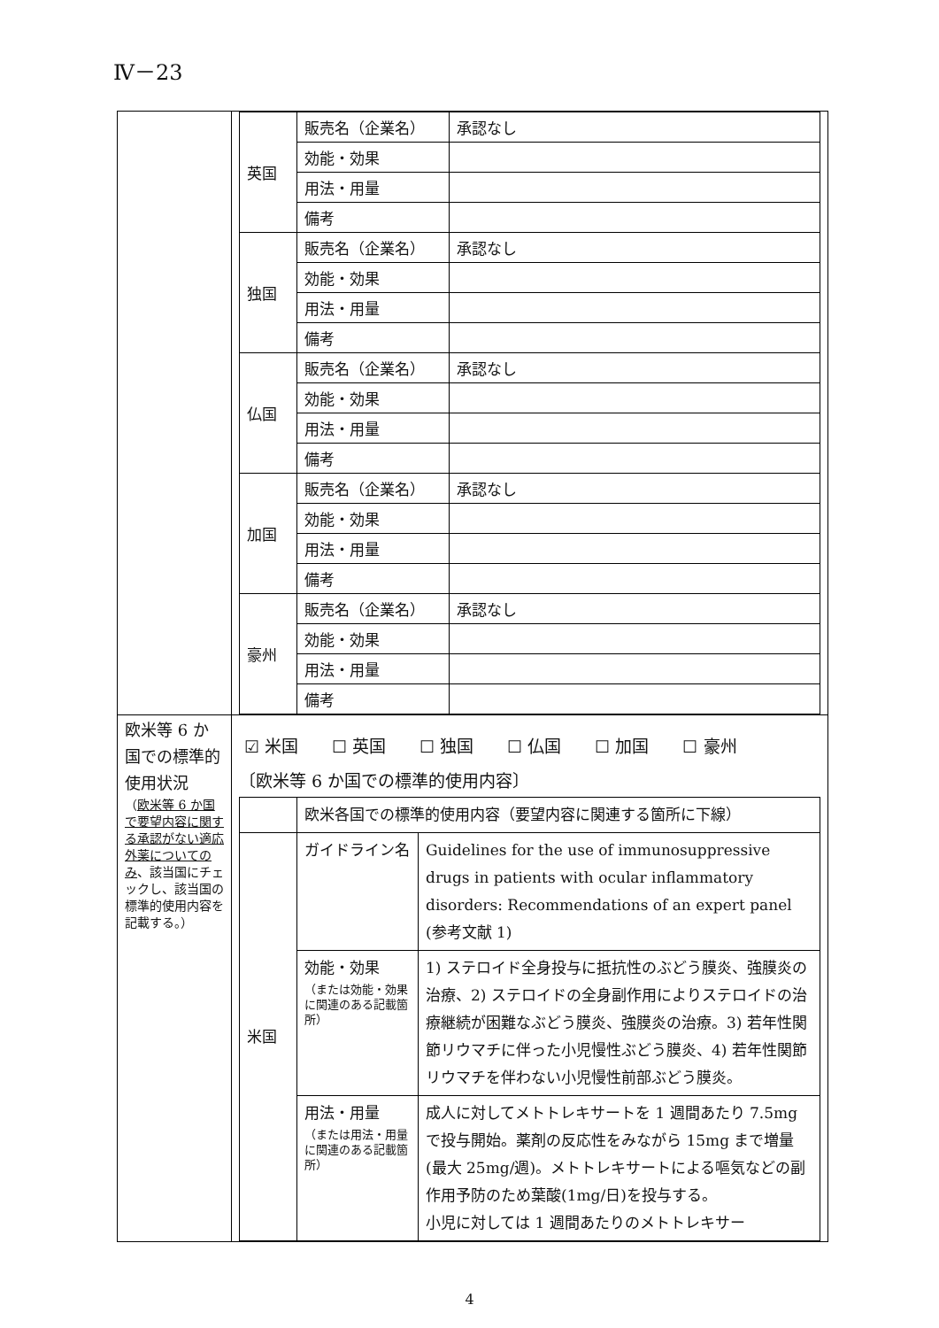Ⅳ－23
| | / 英国 / 販売名（企業名） / 承認なし / / / 効能・効果 / / / / 用法・用量 / / / / 備考 / / / 独国 / 販売名（企業名） / 承認なし / / / 効能・効果 / / / / 用法・用量 / / / / 備考 / / / 仏国 / 販売名（企業名） / 承認なし / / / 効能・効果 / / / / 用法・用量 / / / / 備考 / / / 加国 / 販売名（企業名） / 承認なし / / / 効能・効果 / / / / 用法・用量 / / / / 備考 / / / 豪州 / 販売名（企業名） / 承認なし / / / 効能・効果 / / / / 用法・用量 / / / / 備考 / / |
| 欧米等 6 か国での標準的使用状況 （ 欧米等 6 か国で要望内容に関する承認がない適応外薬についてのみ 、該当国にチェックし、該当国の標準的使用内容を記載する。） | ☑ 米国 ☐ 英国 ☐ 独国 ☐ 仏国 ☐ 加国 ☐ 豪州 〔欧米等 6 か国での標準的使用内容〕 / / 欧米各国での標準的使用内容（要望内容に関連する箇所に下線） / / / 米国 / ガイドライン名 / Guidelines for the use of immunosuppressive drugs in patients with ocular inflammatory disorders: Recommendations of an expert panel (参考文献 1) / / / 効能・効果 （または効能・効果に関連のある記載箇所） / 1) ステロイド全身投与に抵抗性のぶどう膜炎、強膜炎の治療、2) ステロイドの全身副作用によりステロイドの治療継続が困難なぶどう膜炎、強膜炎の治療。3) 若年性関節リウマチに伴った小児慢性ぶどう膜炎、4) 若年性関節リウマチを伴わない小児慢性前部ぶどう膜炎。 / / / 用法・用量 （または用法・用量に関連のある記載箇所） / 成人に対してメトトレキサートを 1 週間あたり 7.5mg で投与開始。薬剤の反応性をみながら 15mg まで増量(最大 25mg/週)。メトトレキサートによる嘔気などの副作用予防のため葉酸(1mg/日)を投与する。 小児に対しては 1 週間あたりのメトトレキサー / |
4